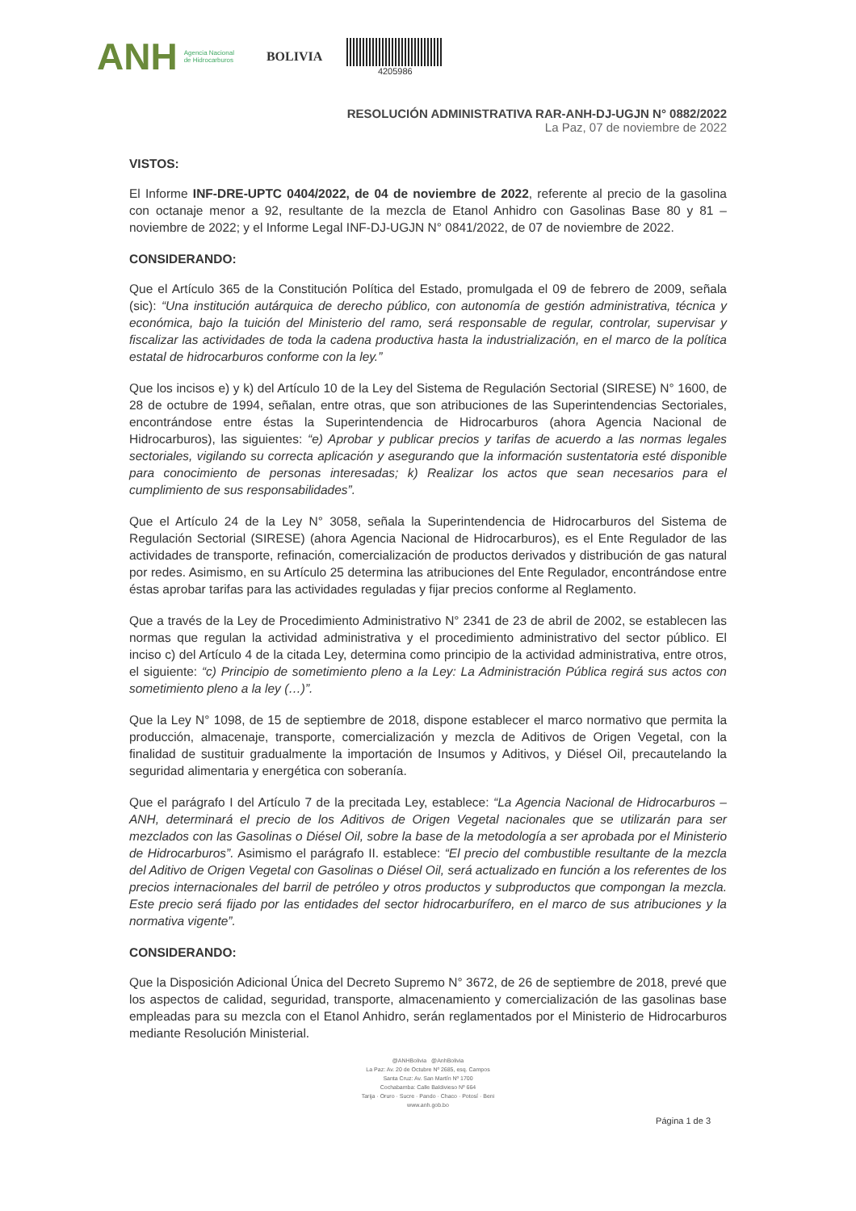ANH Agencia Nacional
de Hidrocarburos BOLIVIA
4205986
RESOLUCIÓN ADMINISTRATIVA RAR-ANH-DJ-UGJN N° 0882/2022
La Paz, 07 de noviembre de 2022
VISTOS:
El Informe INF-DRE-UPTC 0404/2022, de 04 de noviembre de 2022, referente al precio de la gasolina con octanaje menor a 92, resultante de la mezcla de Etanol Anhidro con Gasolinas Base 80 y 81 – noviembre de 2022; y el Informe Legal INF-DJ-UGJN N° 0841/2022, de 07 de noviembre de 2022.
CONSIDERANDO:
Que el Artículo 365 de la Constitución Política del Estado, promulgada el 09 de febrero de 2009, señala (sic): “Una institución autárquica de derecho público, con autonomía de gestión administrativa, técnica y económica, bajo la tuición del Ministerio del ramo, será responsable de regular, controlar, supervisar y fiscalizar las actividades de toda la cadena productiva hasta la industrialización, en el marco de la política estatal de hidrocarburos conforme con la ley.”
Que los incisos e) y k) del Artículo 10 de la Ley del Sistema de Regulación Sectorial (SIRESE) N° 1600, de 28 de octubre de 1994, señalan, entre otras, que son atribuciones de las Superintendencias Sectoriales, encontrándose entre éstas la Superintendencia de Hidrocarburos (ahora Agencia Nacional de Hidrocarburos), las siguientes: “e) Aprobar y publicar precios y tarifas de acuerdo a las normas legales sectoriales, vigilando su correcta aplicación y asegurando que la información sustentatoria esté disponible para conocimiento de personas interesadas; k) Realizar los actos que sean necesarios para el cumplimiento de sus responsabilidades”.
Que el Artículo 24 de la Ley N° 3058, señala la Superintendencia de Hidrocarburos del Sistema de Regulación Sectorial (SIRESE) (ahora Agencia Nacional de Hidrocarburos), es el Ente Regulador de las actividades de transporte, refinación, comercialización de productos derivados y distribución de gas natural por redes. Asimismo, en su Artículo 25 determina las atribuciones del Ente Regulador, encontrándose entre éstas aprobar tarifas para las actividades reguladas y fijar precios conforme al Reglamento.
Que a través de la Ley de Procedimiento Administrativo N° 2341 de 23 de abril de 2002, se establecen las normas que regulan la actividad administrativa y el procedimiento administrativo del sector público. El inciso c) del Artículo 4 de la citada Ley, determina como principio de la actividad administrativa, entre otros, el siguiente: “c) Principio de sometimiento pleno a la Ley: La Administración Pública regirá sus actos con sometimiento pleno a la ley (…)”.
Que la Ley N° 1098, de 15 de septiembre de 2018, dispone establecer el marco normativo que permita la producción, almacenaje, transporte, comercialización y mezcla de Aditivos de Origen Vegetal, con la finalidad de sustituir gradualmente la importación de Insumos y Aditivos, y Diésel Oil, precautelando la seguridad alimentaria y energética con soberanía.
Que el parágrafo I del Artículo 7 de la precitada Ley, establece: “La Agencia Nacional de Hidrocarburos – ANH, determinará el precio de los Aditivos de Origen Vegetal nacionales que se utilizarán para ser mezclados con las Gasolinas o Diésel Oil, sobre la base de la metodología a ser aprobada por el Ministerio de Hidrocarburos”. Asimismo el parágrafo II. establece: “El precio del combustible resultante de la mezcla del Aditivo de Origen Vegetal con Gasolinas o Diésel Oil, será actualizado en función a los referentes de los precios internacionales del barril de petróleo y otros productos y subproductos que compongan la mezcla. Este precio será fijado por las entidades del sector hidrocarburífero, en el marco de sus atribuciones y la normativa vigente”.
CONSIDERANDO:
Que la Disposición Adicional Única del Decreto Supremo N° 3672, de 26 de septiembre de 2018, prevé que los aspectos de calidad, seguridad, transporte, almacenamiento y comercialización de las gasolinas base empleadas para su mezcla con el Etanol Anhidro, serán reglamentados por el Ministerio de Hidrocarburos mediante Resolución Ministerial.
Página 1 de 3
@ANHBolivia @AnhBolivia
La Paz: Av. 20 de Octubre Nº 2685, esq. Campos
Santa Cruz: Av. San Martín Nº 1700
Cochabamba: Calle Baldivieso Nº 664
Tarija · Oruro · Sucre · Pando · Chaco · Potosí · Beni
www.anh.gob.bo